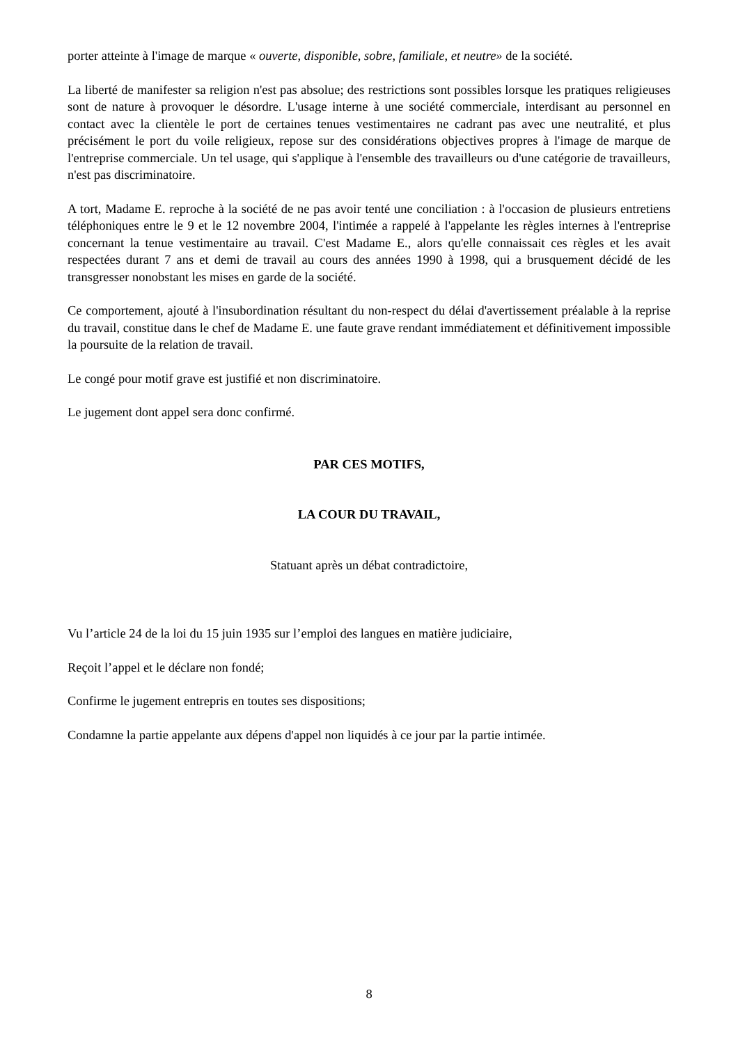porter atteinte à l'image de marque « ouverte, disponible, sobre, familiale, et neutre» de la société.
La liberté de manifester sa religion n'est pas absolue; des restrictions sont possibles lorsque les pratiques religieuses sont de nature à provoquer le désordre. L'usage interne à une société commerciale, interdisant au personnel en contact avec la clientèle le port de certaines tenues vestimentaires ne cadrant pas avec une neutralité, et plus précisément le port du voile religieux, repose sur des considérations objectives propres à l'image de marque de l'entreprise commerciale. Un tel usage, qui s'applique à l'ensemble des travailleurs ou d'une catégorie de travailleurs, n'est pas discriminatoire.
A tort, Madame E. reproche à la société de ne pas avoir tenté une conciliation : à l'occasion de plusieurs entretiens téléphoniques entre le 9 et le 12 novembre 2004, l'intimée a rappelé à l'appelante les règles internes à l'entreprise concernant la tenue vestimentaire au travail. C'est Madame E., alors qu'elle connaissait ces règles et les avait respectées durant 7 ans et demi de travail au cours des années 1990 à 1998, qui a brusquement décidé de les transgresser nonobstant les mises en garde de la société.
Ce comportement, ajouté à l'insubordination résultant du non-respect du délai d'avertissement préalable à la reprise du travail, constitue dans le chef de Madame E. une faute grave rendant immédiatement et définitivement impossible la poursuite de la relation de travail.
Le congé pour motif grave est justifié et non discriminatoire.
Le jugement dont appel sera donc confirmé.
PAR CES MOTIFS,
LA COUR DU TRAVAIL,
Statuant après un débat contradictoire,
Vu l’article 24 de la loi du 15 juin 1935 sur l’emploi des langues en matière judiciaire,
Reçoit l’appel et le déclare non fondé;
Confirme le jugement entrepris en toutes ses dispositions;
Condamne la partie appelante aux dépens d'appel non liquidés à ce jour par la partie intimée.
8